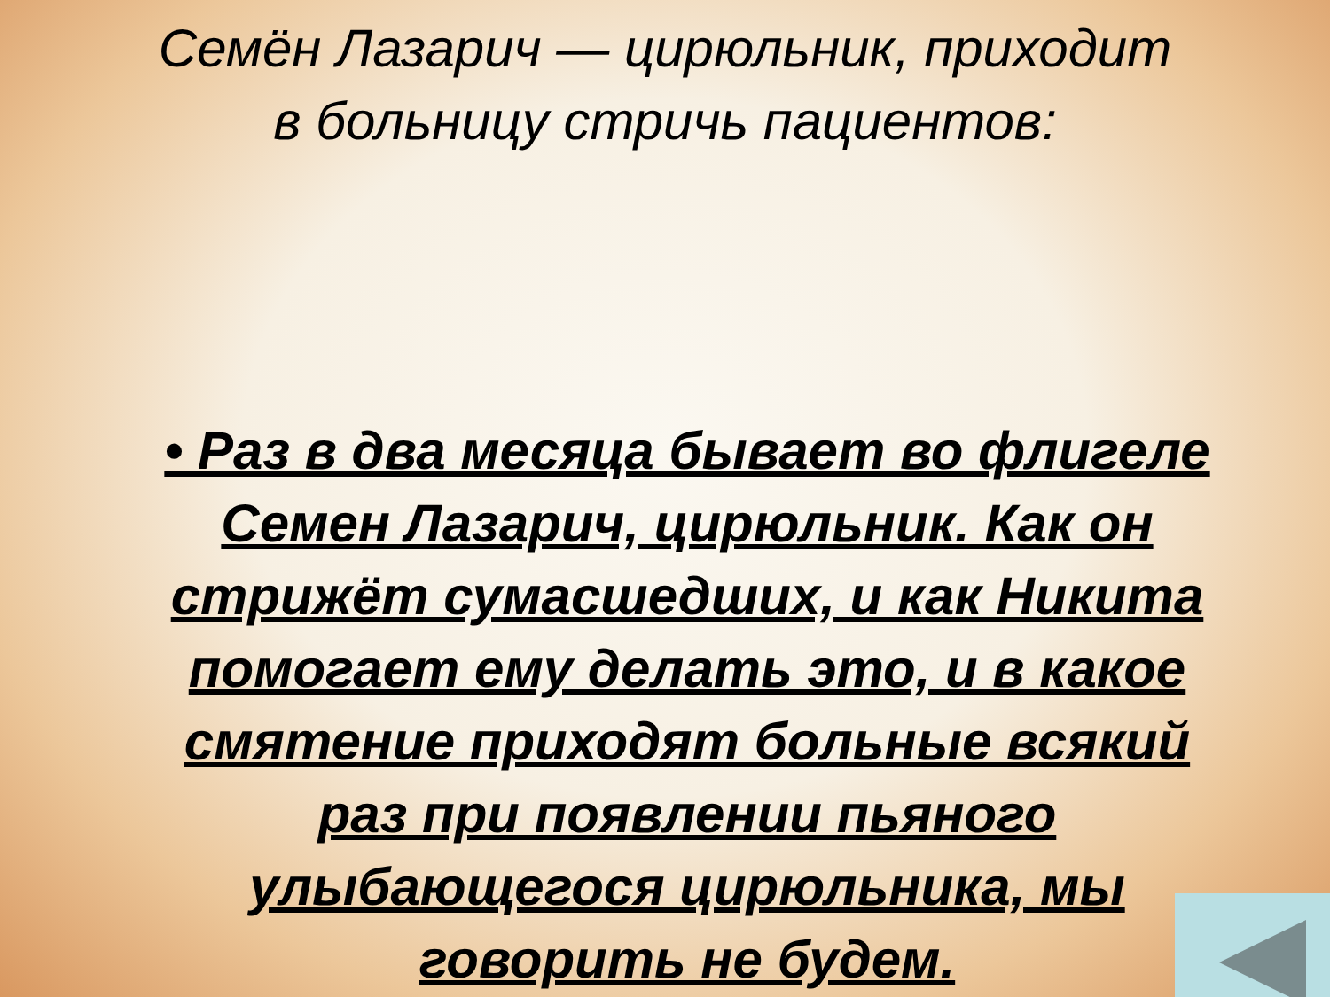Семён Лазарич — цирюльник, приходит
в больницу стричь пациентов:
• Раз в два месяца бывает во флигеле Семен Лазарич, цирюльник. Как он стрижёт сумасшедших, и как Никита помогает ему делать это, и в какое смятение приходят больные всякий раз при появлении пьяного улыбающегося цирюльника, мы говорить не будем.